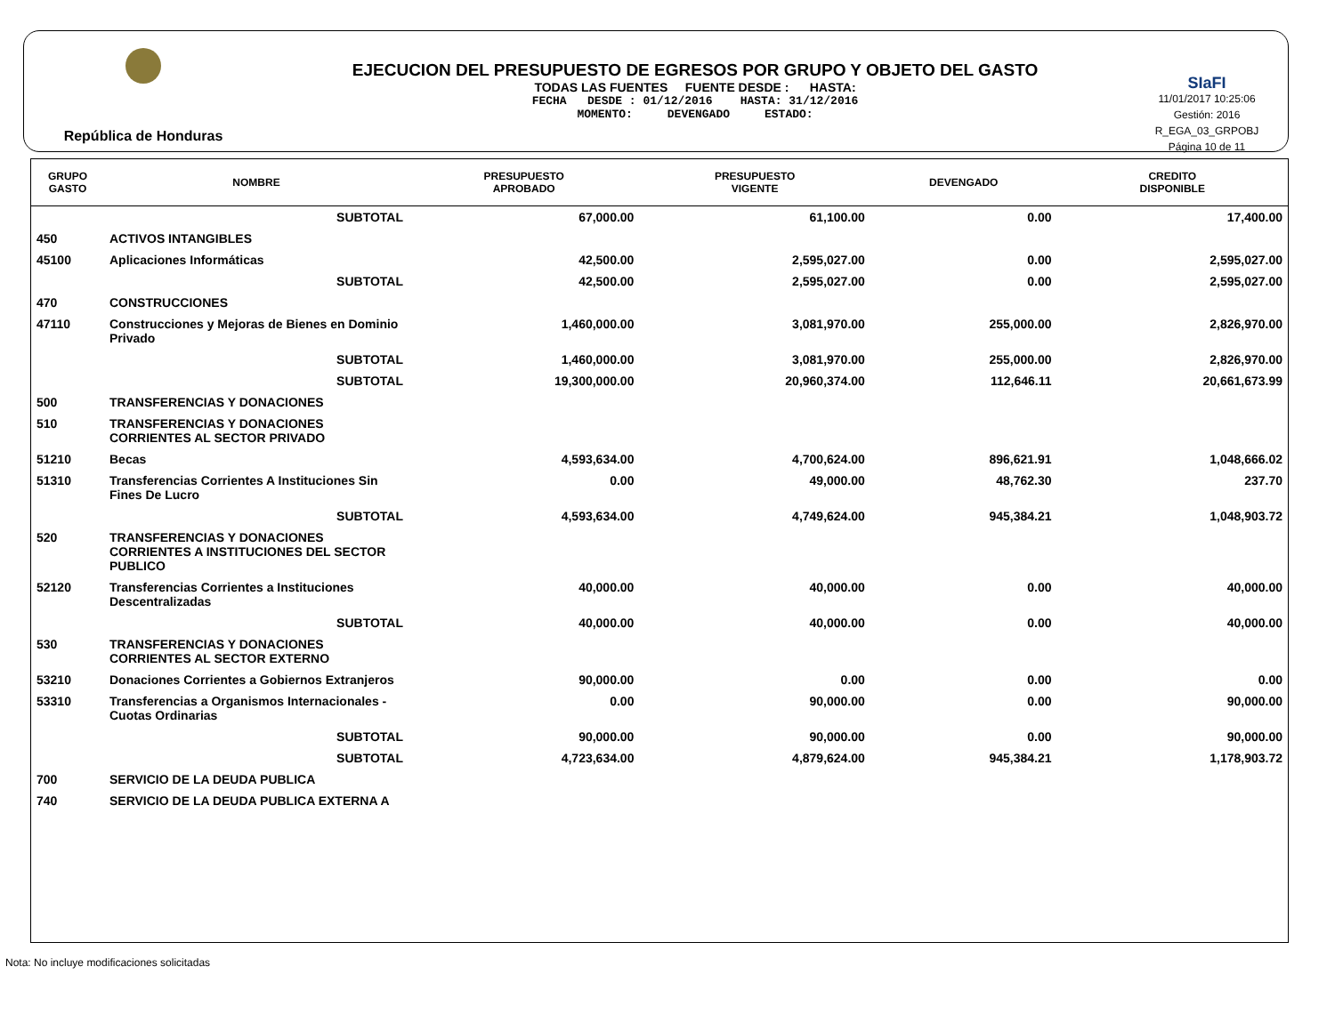República de Honduras
EJECUCION DEL PRESUPUESTO DE EGRESOS POR GRUPO Y OBJETO DEL GASTO
TODAS LAS FUENTES FUENTE DESDE : HASTA:
FECHA DESDE : 01/12/2016 HASTA: 31/12/2016
MOMENTO: DEVENGADO ESTADO:
SIaFI
11/01/2017 10:25:06
Gestión: 2016
R_EGA_03_GRPOBJ
Página 10 de 11
| GRUPO GASTO | NOMBRE | PRESUPUESTO APROBADO | PRESUPUESTO VIGENTE | DEVENGADO | CREDITO DISPONIBLE |
| --- | --- | --- | --- | --- | --- |
| | SUBTOTAL | 67,000.00 | 61,100.00 | 0.00 | 17,400.00 |
| 450 | ACTIVOS INTANGIBLES | | | | |
| 45100 | Aplicaciones Informáticas | 42,500.00 | 2,595,027.00 | 0.00 | 2,595,027.00 |
| | SUBTOTAL | 42,500.00 | 2,595,027.00 | 0.00 | 2,595,027.00 |
| 470 | CONSTRUCCIONES | | | | |
| 47110 | Construcciones y Mejoras de Bienes en Dominio Privado | 1,460,000.00 | 3,081,970.00 | 255,000.00 | 2,826,970.00 |
| | SUBTOTAL | 1,460,000.00 | 3,081,970.00 | 255,000.00 | 2,826,970.00 |
| | SUBTOTAL | 19,300,000.00 | 20,960,374.00 | 112,646.11 | 20,661,673.99 |
| 500 | TRANSFERENCIAS Y DONACIONES | | | | |
| 510 | TRANSFERENCIAS Y DONACIONES CORRIENTES AL SECTOR PRIVADO | | | | |
| 51210 | Becas | 4,593,634.00 | 4,700,624.00 | 896,621.91 | 1,048,666.02 |
| 51310 | Transferencias Corrientes A Instituciones Sin Fines De Lucro | 0.00 | 49,000.00 | 48,762.30 | 237.70 |
| | SUBTOTAL | 4,593,634.00 | 4,749,624.00 | 945,384.21 | 1,048,903.72 |
| 520 | TRANSFERENCIAS Y DONACIONES CORRIENTES A INSTITUCIONES DEL SECTOR PUBLICO | | | | |
| 52120 | Transferencias Corrientes a Instituciones Descentralizadas | 40,000.00 | 40,000.00 | 0.00 | 40,000.00 |
| | SUBTOTAL | 40,000.00 | 40,000.00 | 0.00 | 40,000.00 |
| 530 | TRANSFERENCIAS Y DONACIONES CORRIENTES AL SECTOR EXTERNO | | | | |
| 53210 | Donaciones Corrientes a Gobiernos Extranjeros | 90,000.00 | 0.00 | 0.00 | 0.00 |
| 53310 | Transferencias a Organismos Internacionales - Cuotas Ordinarias | 0.00 | 90,000.00 | 0.00 | 90,000.00 |
| | SUBTOTAL | 90,000.00 | 90,000.00 | 0.00 | 90,000.00 |
| | SUBTOTAL | 4,723,634.00 | 4,879,624.00 | 945,384.21 | 1,178,903.72 |
| 700 | SERVICIO DE LA DEUDA PUBLICA | | | | |
| 740 | SERVICIO DE LA DEUDA PUBLICA EXTERNA A | | | | |
Nota: No incluye modificaciones solicitadas